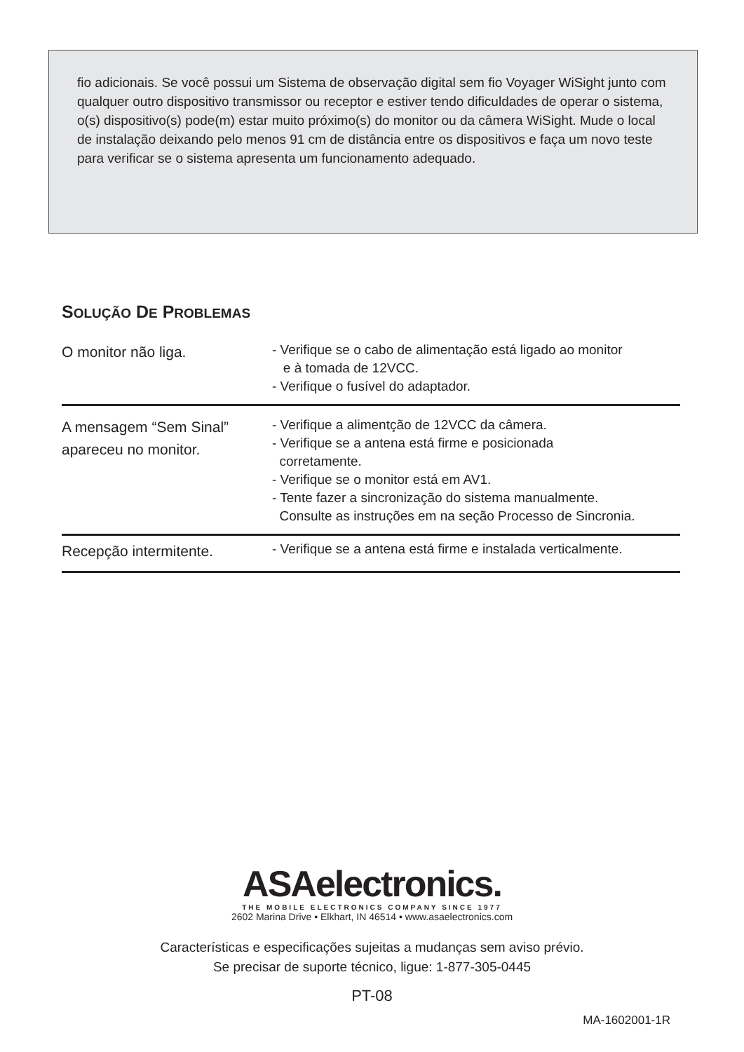fio adicionais. Se você possui um Sistema de observação digital sem fio Voyager WiSight junto com qualquer outro dispositivo transmissor ou receptor e estiver tendo dificuldades de operar o sistema, o(s) dispositivo(s) pode(m) estar muito próximo(s) do monitor ou da câmera WiSight. Mude o local de instalação deixando pelo menos 91 cm de distância entre os dispositivos e faça um novo teste para verificar se o sistema apresenta um funcionamento adequado.
SOLUÇÃO DE PROBLEMAS
| O monitor não liga. | - Verifique se o cabo de alimentação está ligado ao monitor e à tomada de 12VCC. - Verifique o fusível do adaptador. |
| A mensagem “Sem Sinal” apareceu no monitor. | - Verifique a alimentção de 12VCC da câmera. - Verifique se a antena está firme e posicionada corretamente. - Verifique se o monitor está em AV1. - Tente fazer a sincronização do sistema manualmente. Consulte as instruções em na seção Processo de Sincronia. |
| Recepção intermitente. | - Verifique se a antena está firme e instalada verticalmente. |
ASAelectronics.
THE MOBILE ELECTRONICS COMPANY SINCE 1977
2602 Marina Drive • Elkhart, IN 46514 • www.asaelectronics.com
Características e especificações sujeitas a mudanças sem aviso prévio.
Se precisar de suporte técnico, ligue: 1-877-305-0445
PT-08
MA-1602001-1R